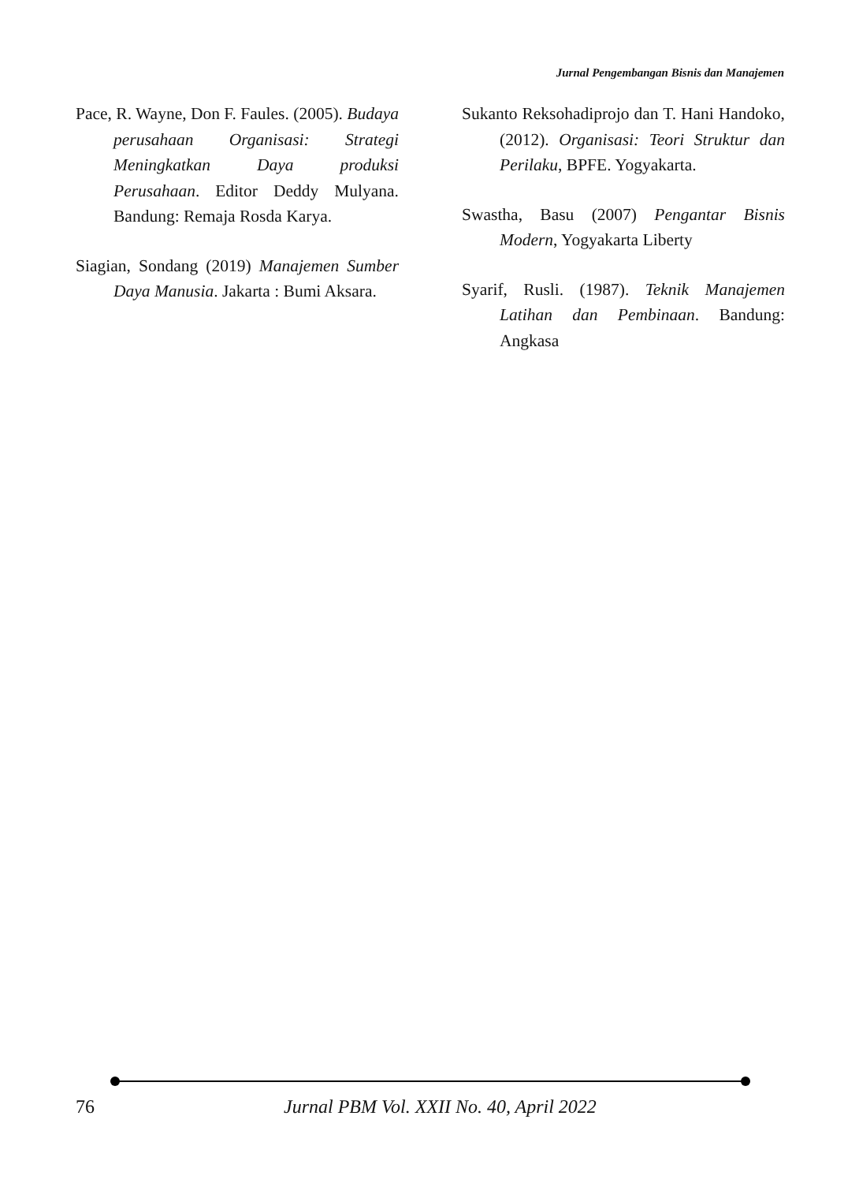Jurnal Pengembangan Bisnis dan Manajemen
Pace, R. Wayne, Don F. Faules. (2005). Budaya perusahaan Organisasi: Strategi Meningkatkan Daya produksi Perusahaan. Editor Deddy Mulyana. Bandung: Remaja Rosda Karya.
Siagian, Sondang (2019) Manajemen Sumber Daya Manusia. Jakarta : Bumi Aksara.
Sukanto Reksohadiprojo dan T. Hani Handoko, (2012). Organisasi: Teori Struktur dan Perilaku, BPFE. Yogyakarta.
Swastha, Basu (2007) Pengantar Bisnis Modern, Yogyakarta Liberty
Syarif, Rusli. (1987). Teknik Manajemen Latihan dan Pembinaan. Bandung: Angkasa
76 Jurnal PBM Vol. XXII No. 40, April 2022